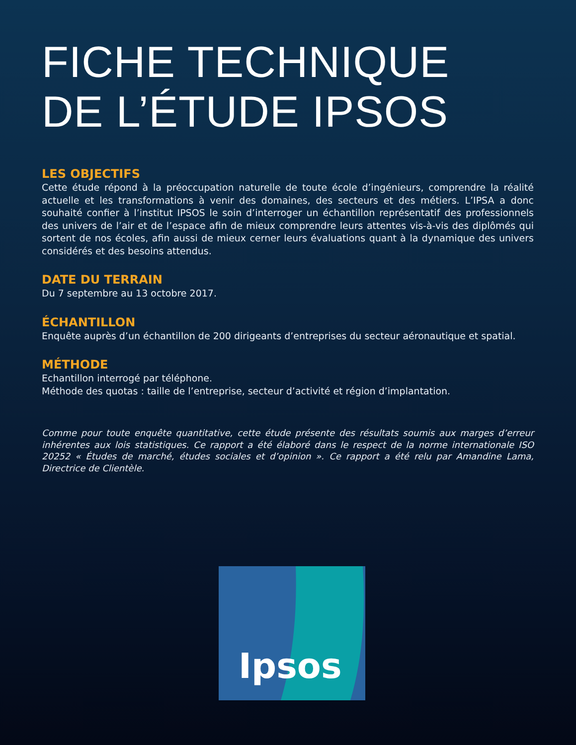FICHE TECHNIQUE
DE L’ÉTUDE IPSOS
LES OBJECTIFS
Cette étude répond à la préoccupation naturelle de toute école d’ingénieurs, comprendre la réalité actuelle et les transformations à venir des domaines, des secteurs et des métiers. L’IPSA a donc souhaité confier à l’institut IPSOS le soin d’interroger un échantillon représentatif des professionnels des univers de l’air et de l’espace afin de mieux comprendre leurs attentes vis-à-vis des diplômés qui sortent de nos écoles, afin aussi de mieux cerner leurs évaluations quant à la dynamique des univers considérés et des besoins attendus.
DATE DU TERRAIN
Du 7 septembre au 13 octobre 2017.
ÉCHANTILLON
Enquête auprès d’un échantillon de 200 dirigeants d’entreprises du secteur aéronautique et spatial.
MÉTHODE
Echantillon interrogé par téléphone.
Méthode des quotas : taille de l’entreprise, secteur d’activité et région d’implantation.
Comme pour toute enquête quantitative, cette étude présente des résultats soumis aux marges d’erreur inhérentes aux lois statistiques. Ce rapport a été élaboré dans le respect de la norme internationale ISO 20252 « Études de marché, études sociales et d’opinion ». Ce rapport a été relu par Amandine Lama, Directrice de Clientèle.
Ipsos